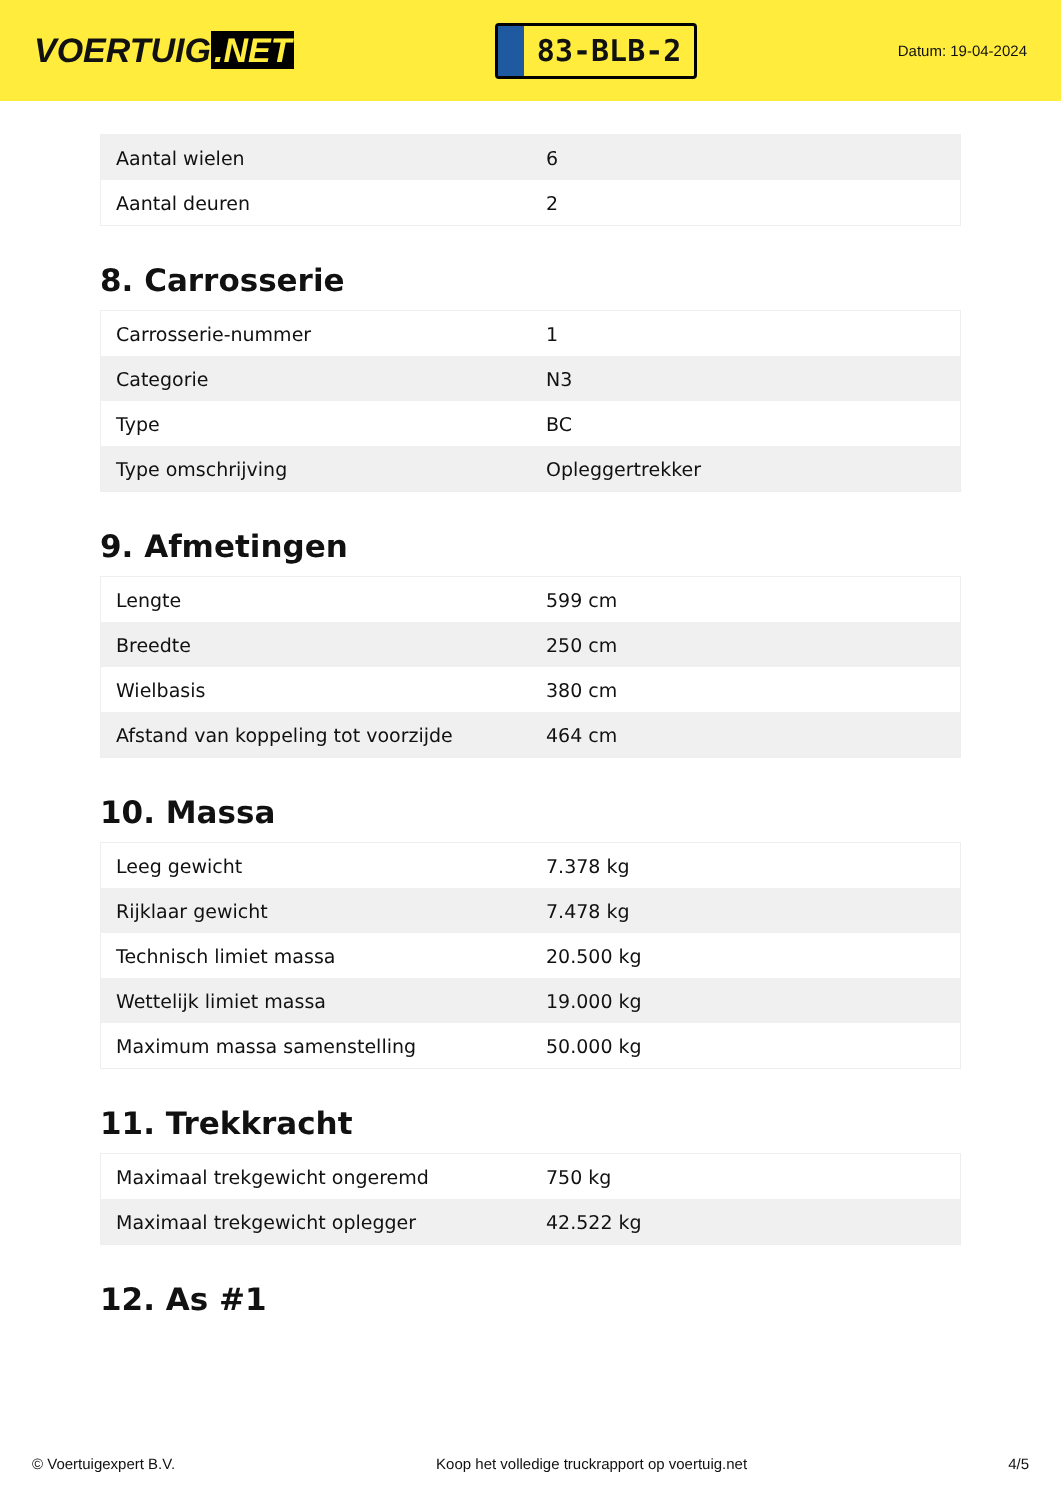VOERTUIG.NET
83-BLB-2
Datum: 19-04-2024
| Aantal wielen | 6 |
| Aantal deuren | 2 |
8. Carrosserie
| Carrosserie-nummer | 1 |
| Categorie | N3 |
| Type | BC |
| Type omschrijving | Opleggertrekker |
9. Afmetingen
| Lengte | 599 cm |
| Breedte | 250 cm |
| Wielbasis | 380 cm |
| Afstand van koppeling tot voorzijde | 464 cm |
10. Massa
| Leeg gewicht | 7.378 kg |
| Rijklaar gewicht | 7.478 kg |
| Technisch limiet massa | 20.500 kg |
| Wettelijk limiet massa | 19.000 kg |
| Maximum massa samenstelling | 50.000 kg |
11. Trekkracht
| Maximaal trekgewicht ongeremd | 750 kg |
| Maximaal trekgewicht oplegger | 42.522 kg |
12. As #1
© Voertuigexpert B.V. Koop het volledige truckrapport op voertuig.net 4/5